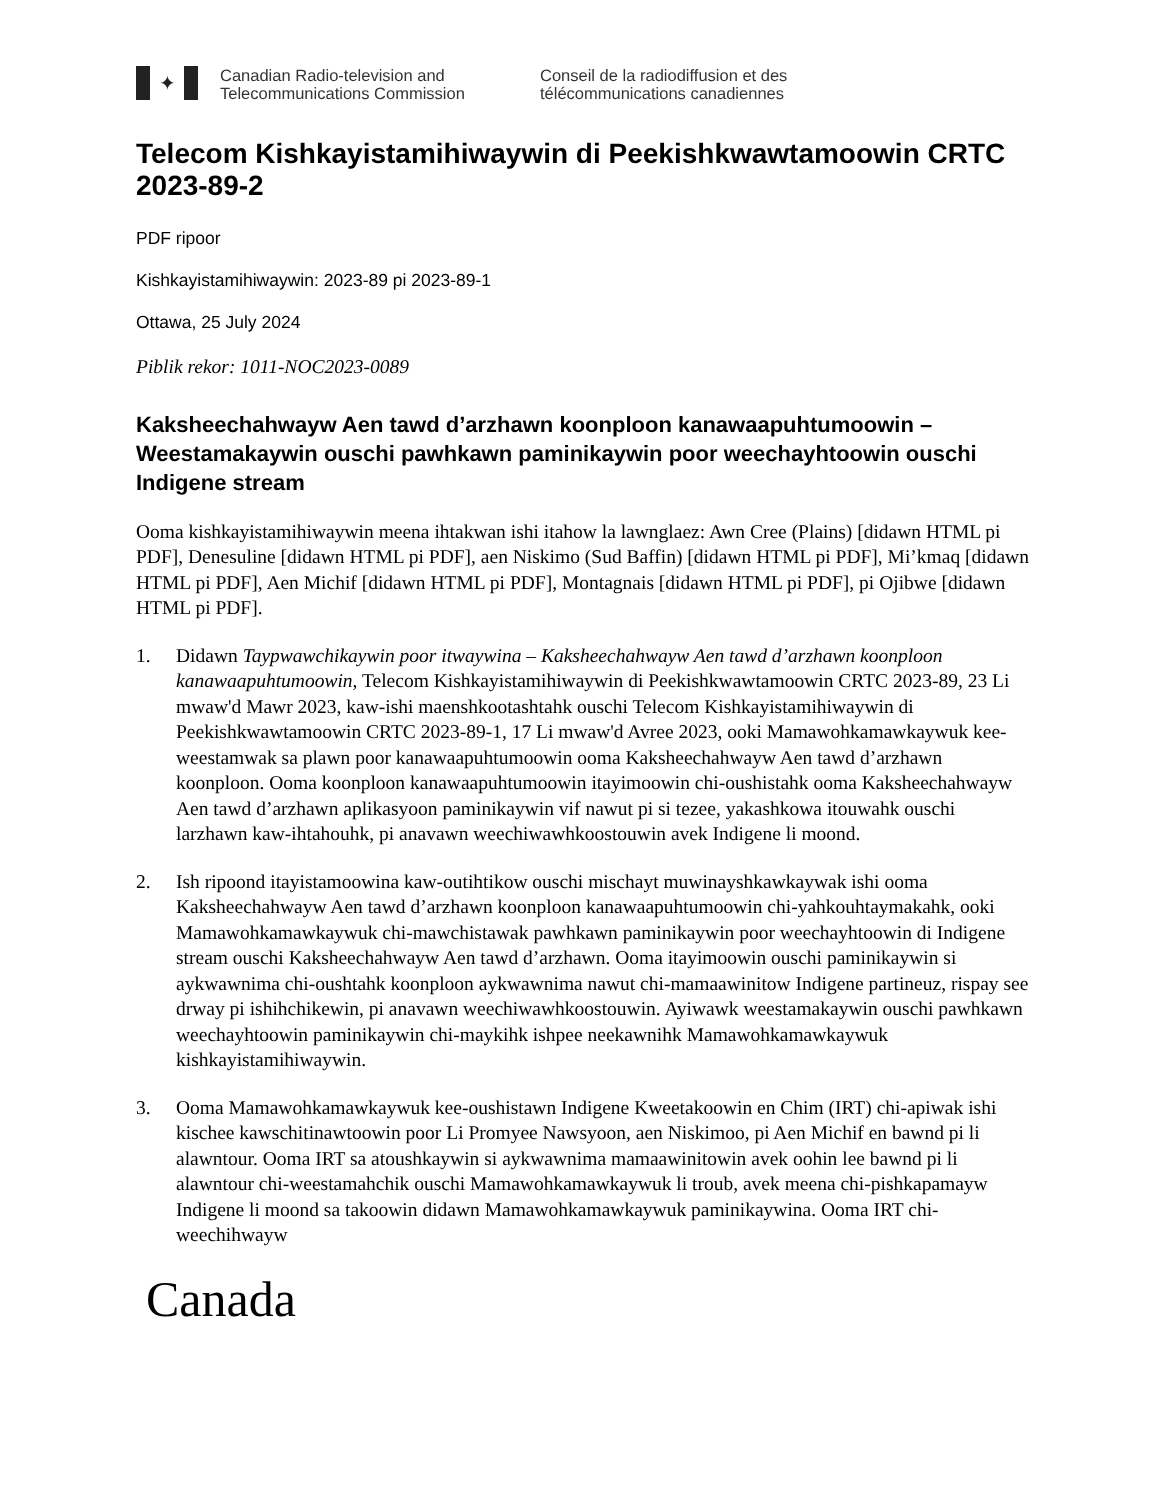✦
Canadian Radio-television and
Telecommunications Commission
Conseil de la radiodiffusion et des
télécommunications canadiennes
Telecom Kishkayistamihiwaywin di Peekishkwawtamoowin CRTC 2023-89-2
PDF ripoor
Kishkayistamihiwaywin: 2023-89 pi 2023-89-1
Ottawa, 25 July 2024
Piblik rekor: 1011-NOC2023-0089
Kaksheechahwayw Aen tawd d’arzhawn koonploon kanawaapuhtumoowin – Weestamakaywin ouschi pawhkawn paminikaywin poor weechayhtoowin ouschi Indigene stream
Ooma kishkayistamihiwaywin meena ihtakwan ishi itahow la lawnglaez: Awn Cree (Plains) [didawn HTML pi PDF], Denesuline [didawn HTML pi PDF], aen Niskimo (Sud Baffin) [didawn HTML pi PDF], Mi’kmaq [didawn HTML pi PDF], Aen Michif [didawn HTML pi PDF], Montagnais [didawn HTML pi PDF], pi Ojibwe [didawn HTML pi PDF].
1. Didawn Taypwawchikaywin poor itwaywina – Kaksheechahwayw Aen tawd d’arzhawn koonploon kanawaapuhtumoowin, Telecom Kishkayistamihiwaywin di Peekishkwawtamoowin CRTC 2023-89, 23 Li mwaw'd Mawr 2023, kaw-ishi maenshkootashtahk ouschi Telecom Kishkayistamihiwaywin di Peekishkwawtamoowin CRTC 2023-89-1, 17 Li mwaw'd Avree 2023, ooki Mamawohkamawkaywuk kee-weestamwak sa plawn poor kanawaapuhtumoowin ooma Kaksheechahwayw Aen tawd d’arzhawn koonploon. Ooma koonploon kanawaapuhtumoowin itayimoowin chi-oushistahk ooma Kaksheechahwayw Aen tawd d’arzhawn aplikasyoon paminikaywin vif nawut pi si tezee, yakashkowa itouwahk ouschi larzhawn kaw-ihtahouhk, pi anavawn weechiwawhkoostouwin avek Indigene li moond.
2. Ish ripoond itayistamoowina kaw-outihtikow ouschi mischayt muwinayshkawkaywak ishi ooma Kaksheechahwayw Aen tawd d’arzhawn koonploon kanawaapuhtumoowin chi-yahkouhtaymakahk, ooki Mamawohkamawkaywuk chi-mawchistawak pawhkawn paminikaywin poor weechayhtoowin di Indigene stream ouschi Kaksheechahwayw Aen tawd d’arzhawn. Ooma itayimoowin ouschi paminikaywin si aykwawnima chi-oushtahk koonploon aykwawnima nawut chi-mamaawinitow Indigene partineuz, rispay see drway pi ishihchikewin, pi anavawn weechiwawhkoostouwin. Ayiwawk weestamakaywin ouschi pawhkawn weechayhtoowin paminikaywin chi-maykihk ishpee neekawnihk Mamawohkamawkaywuk kishkayistamihiwaywin.
3. Ooma Mamawohkamawkaywuk kee-oushistawn Indigene Kweetakoowin en Chim (IRT) chi-apiwak ishi kischee kawschitinawtoowin poor Li Promyee Nawsyoon, aen Niskimoo, pi Aen Michif en bawnd pi li alawntour. Ooma IRT sa atoushkaywin si aykwawnima mamaawinitowin avek oohin lee bawnd pi li alawntour chi-weestamahchik ouschi Mamawohkamawkaywuk li troub, avek meena chi-pishkapamayw Indigene li moond sa takoowin didawn Mamawohkamawkaywuk paminikaywina. Ooma IRT chi-weechihwayw
Canada